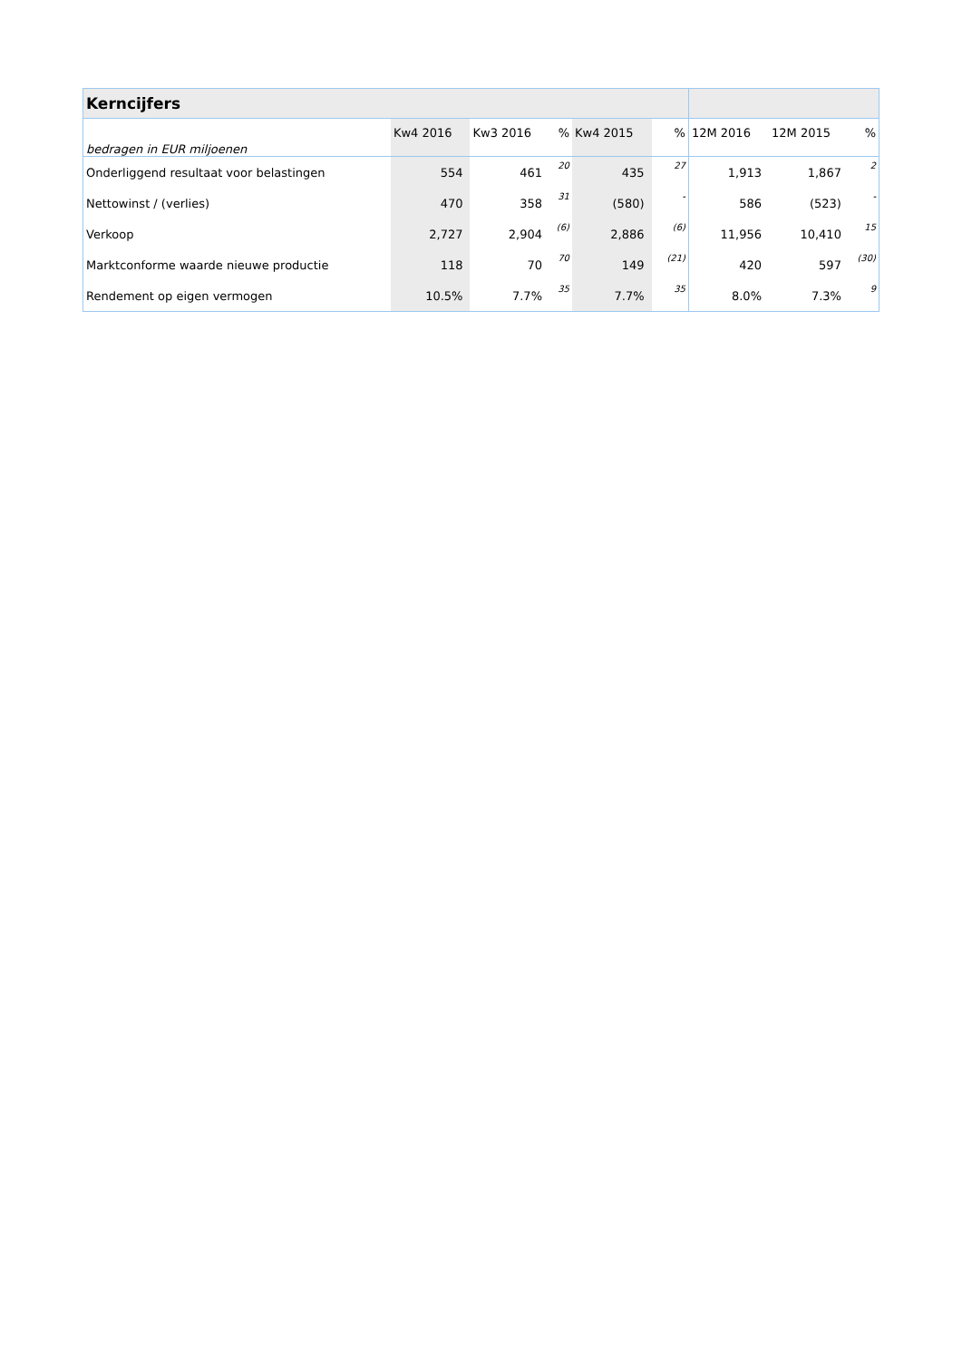| Kerncijfers | | | | | | | | | |
| bedragen in EUR miljoenen | Kw4 2016 | Kw3 2016 | % | Kw4 2015 | | % | 12M 2016 | 12M 2015 | % |
| Onderliggend resultaat voor belastingen | 554 | 461 | 20 | 435 | | 27 | 1,913 | 1,867 | 2 |
| Nettowinst / (verlies) | 470 | 358 | 31 | (580) | | - | 586 | (523) | - |
| Verkoop | 2,727 | 2,904 | (6) | 2,886 | | (6) | 11,956 | 10,410 | 15 |
| Marktconforme waarde nieuwe productie | 118 | 70 | 70 | 149 | | (21) | 420 | 597 | (30) |
| Rendement op eigen vermogen | 10.5% | 7.7% | 35 | 7.7% | | 35 | 8.0% | 7.3% | 9 |